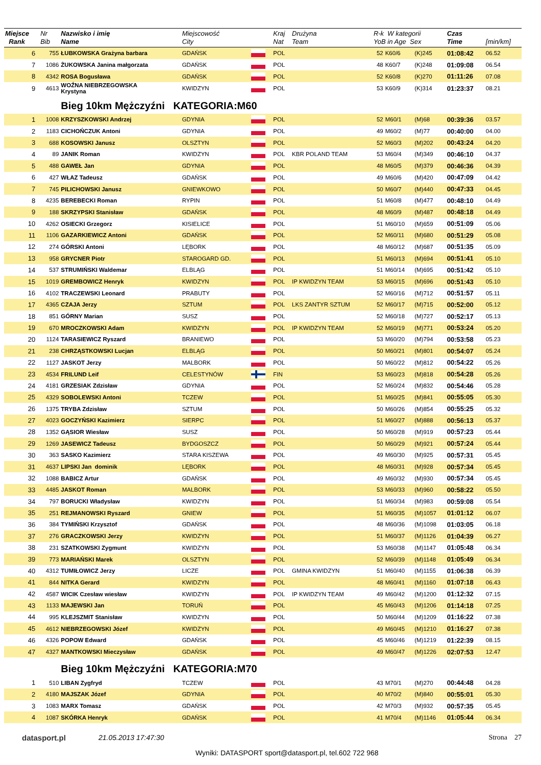| Miejsce Rank | Nr Bib | Nazwisko i imię Name | Miejscowość City | | Kraj Nat | Drużyna Team | R-k W kategorii YoB in Age Sex | | | Czas Time | [min/km] |
| --- | --- | --- | --- | --- | --- | --- | --- | --- | --- | --- | --- |
| 6 | 755 | ŁUBKOWSKA Grażyna barbara | GDAŃSK | | POL | | 52 | K60/6 | (K)245 | 01:08:42 | 06.52 |
| 7 | 1086 | ŻUKOWSKA Janina małgorzata | GDAŃSK | | POL | | 48 | K60/7 | (K)248 | 01:09:08 | 06.54 |
| 8 | 4342 | ROSA Bogusława | GDAŃSK | | POL | | 52 | K60/8 | (K)270 | 01:11:26 | 07.08 |
| 9 | 4613 | WOŹNA NIEBRZEGOWSKA Krystyna | KWIDZYN | | POL | | 53 | K60/9 | (K)314 | 01:23:37 | 08.21 |
| | | Bieg 10km Mężczyźni KATEGORIA:M60 | | | | | | | | | |
| 1 | 1008 | KRZYSZKOWSKI Andrzej | GDYNIA | | POL | | 52 | M60/1 | (M)68 | 00:39:36 | 03.57 |
| 2 | 1183 | CICHOŃCZUK Antoni | GDYNIA | | POL | | 49 | M60/2 | (M)77 | 00:40:00 | 04.00 |
| 3 | 688 | KOSOWSKI Janusz | OLSZTYN | | POL | | 52 | M60/3 | (M)202 | 00:43:24 | 04.20 |
| 4 | 89 | JANIK Roman | KWIDZYN | | POL | KBR POLAND TEAM | 53 | M60/4 | (M)349 | 00:46:10 | 04.37 |
| 5 | 488 | GAWEŁ Jan | GDYNIA | | POL | | 48 | M60/5 | (M)379 | 00:46:36 | 04.39 |
| 6 | 427 | WŁAZ Tadeusz | GDAŃSK | | POL | | 49 | M60/6 | (M)420 | 00:47:09 | 04.42 |
| 7 | 745 | PILICHOWSKI Janusz | GNIEWKOWO | | POL | | 50 | M60/7 | (M)440 | 00:47:33 | 04.45 |
| 8 | 4235 | BEREBECKI Roman | RYPIN | | POL | | 51 | M60/8 | (M)477 | 00:48:10 | 04.49 |
| 9 | 188 | SKRZYPSKI Stanisław | GDAŃSK | | POL | | 48 | M60/9 | (M)487 | 00:48:18 | 04.49 |
| 10 | 4262 | OSIECKI Grzegorz | KISIELICE | | POL | | 51 | M60/10 | (M)659 | 00:51:09 | 05.06 |
| 11 | 1106 | GAZARKIEWICZ Antoni | GDAŃSK | | POL | | 52 | M60/11 | (M)680 | 00:51:29 | 05.08 |
| 12 | 274 | GÓRSKI Antoni | LĘBORK | | POL | | 48 | M60/12 | (M)687 | 00:51:35 | 05.09 |
| 13 | 958 | GRYCNER Piotr | STAROGARD GD. | | POL | | 51 | M60/13 | (M)694 | 00:51:41 | 05.10 |
| 14 | 537 | STRUMIŃSKI Waldemar | ELBLĄG | | POL | | 51 | M60/14 | (M)695 | 00:51:42 | 05.10 |
| 15 | 1019 | GREMBOWICZ Henryk | KWIDZYN | | POL | IP KWIDZYN TEAM | 53 | M60/15 | (M)696 | 00:51:43 | 05.10 |
| 16 | 4102 | TRACZEWSKI Leonard | PRABUTY | | POL | | 52 | M60/16 | (M)712 | 00:51:57 | 05.11 |
| 17 | 4365 | CZAJA Jerzy | SZTUM | | POL | LKS ZANTYR SZTUM | 52 | M60/17 | (M)715 | 00:52:00 | 05.12 |
| 18 | 851 | GÓRNY Marian | SUSZ | | POL | | 52 | M60/18 | (M)727 | 00:52:17 | 05.13 |
| 19 | 670 | MROCZKOWSKI Adam | KWIDZYN | | POL | IP KWIDZYN TEAM | 52 | M60/19 | (M)771 | 00:53:24 | 05.20 |
| 20 | 1124 | TARASIEWICZ Ryszard | BRANIEWO | | POL | | 53 | M60/20 | (M)794 | 00:53:58 | 05.23 |
| 21 | 238 | CHRZĄSTKOWSKI Lucjan | ELBLĄG | | POL | | 50 | M60/21 | (M)801 | 00:54:07 | 05.24 |
| 22 | 1127 | JASKOT Jerzy | MALBORK | | POL | | 50 | M60/22 | (M)812 | 00:54:22 | 05.26 |
| 23 | 4534 | FRILUND Leif | CELESTYNÓW | | FIN | | 53 | M60/23 | (M)818 | 00:54:28 | 05.26 |
| 24 | 4181 | GRZESIAK Zdzisław | GDYNIA | | POL | | 52 | M60/24 | (M)832 | 00:54:46 | 05.28 |
| 25 | 4329 | SOBOLEWSKI Antoni | TCZEW | | POL | | 51 | M60/25 | (M)841 | 00:55:05 | 05.30 |
| 26 | 1375 | TRYBA Zdzisław | SZTUM | | POL | | 50 | M60/26 | (M)854 | 00:55:25 | 05.32 |
| 27 | 4023 | GOCZYŃSKI Kazimierz | SIERPC | | POL | | 51 | M60/27 | (M)888 | 00:56:13 | 05.37 |
| 28 | 1352 | GĄSIOR Wiesław | SUSZ | | POL | | 50 | M60/28 | (M)919 | 00:57:23 | 05.44 |
| 29 | 1269 | JASEWICZ Tadeusz | BYDGOSZCZ | | POL | | 50 | M60/29 | (M)921 | 00:57:24 | 05.44 |
| 30 | 363 | SASKO Kazimierz | STARA KISZEWA | | POL | | 49 | M60/30 | (M)925 | 00:57:31 | 05.45 |
| 31 | 4637 | LIPSKI Jan dominik | LĘBORK | | POL | | 48 | M60/31 | (M)928 | 00:57:34 | 05.45 |
| 32 | 1088 | BABICZ Artur | GDAŃSK | | POL | | 49 | M60/32 | (M)930 | 00:57:34 | 05.45 |
| 33 | 4485 | JASKOT Roman | MALBORK | | POL | | 53 | M60/33 | (M)960 | 00:58:22 | 05.50 |
| 34 | 797 | BORUCKI Władysław | KWIDZYN | | POL | | 51 | M60/34 | (M)983 | 00:59:08 | 05.54 |
| 35 | 251 | REJMANOWSKI Ryszard | GNIEW | | POL | | 51 | M60/35 | (M)1057 | 01:01:12 | 06.07 |
| 36 | 384 | TYMIŃSKI Krzysztof | GDAŃSK | | POL | | 48 | M60/36 | (M)1098 | 01:03:05 | 06.18 |
| 37 | 276 | GRACZKOWSKI Jerzy | KWIDZYN | | POL | | 51 | M60/37 | (M)1126 | 01:04:39 | 06.27 |
| 38 | 231 | SZATKOWSKI Zygmunt | KWIDZYN | | POL | | 53 | M60/38 | (M)1147 | 01:05:48 | 06.34 |
| 39 | 773 | MARIAŃSKI Marek | OLSZTYN | | POL | | 52 | M60/39 | (M)1148 | 01:05:49 | 06.34 |
| 40 | 4312 | TUMIŁOWICZ Jerzy | LICZE | | POL | GMINA KWIDZYN | 51 | M60/40 | (M)1155 | 01:06:38 | 06.39 |
| 41 | 844 | NITKA Gerard | KWIDZYN | | POL | | 48 | M60/41 | (M)1160 | 01:07:18 | 06.43 |
| 42 | 4587 | WICIK Czesław wiesław | KWIDZYN | | POL | IP KWIDZYN TEAM | 49 | M60/42 | (M)1200 | 01:12:32 | 07.15 |
| 43 | 1133 | MAJEWSKI Jan | TORUŃ | | POL | | 45 | M60/43 | (M)1206 | 01:14:18 | 07.25 |
| 44 | 995 | KLEJSZMIT Stanisław | KWIDZYN | | POL | | 50 | M60/44 | (M)1209 | 01:16:22 | 07.38 |
| 45 | 4612 | NIEBRZEGOWSKI Józef | KWIDZYN | | POL | | 49 | M60/45 | (M)1210 | 01:16:27 | 07.38 |
| 46 | 4326 | POPOW Edward | GDAŃSK | | POL | | 45 | M60/46 | (M)1219 | 01:22:39 | 08.15 |
| 47 | 4327 | MANTKOWSKI Mieczysław | GDAŃSK | | POL | | 49 | M60/47 | (M)1226 | 02:07:53 | 12.47 |
| | | Bieg 10km Mężczyźni KATEGORIA:M70 | | | | | | | | | |
| 1 | 510 | LIBAN Zygfryd | TCZEW | | POL | | 43 | M70/1 | (M)270 | 00:44:48 | 04.28 |
| 2 | 4180 | MAJSZAK Józef | GDYNIA | | POL | | 40 | M70/2 | (M)840 | 00:55:01 | 05.30 |
| 3 | 1083 | MARX Tomasz | GDAŃSK | | POL | | 42 | M70/3 | (M)932 | 00:57:35 | 05.45 |
| 4 | 1087 | SKÓRKA Henryk | GDAŃSK | | POL | | 41 | M70/4 | (M)1146 | 01:05:44 | 06.34 |
datasport.pl 21.05.2013 17:47:30
Wyniki: DATASPORT sport@datasport.pl, tel.602 722 968
Strona 27